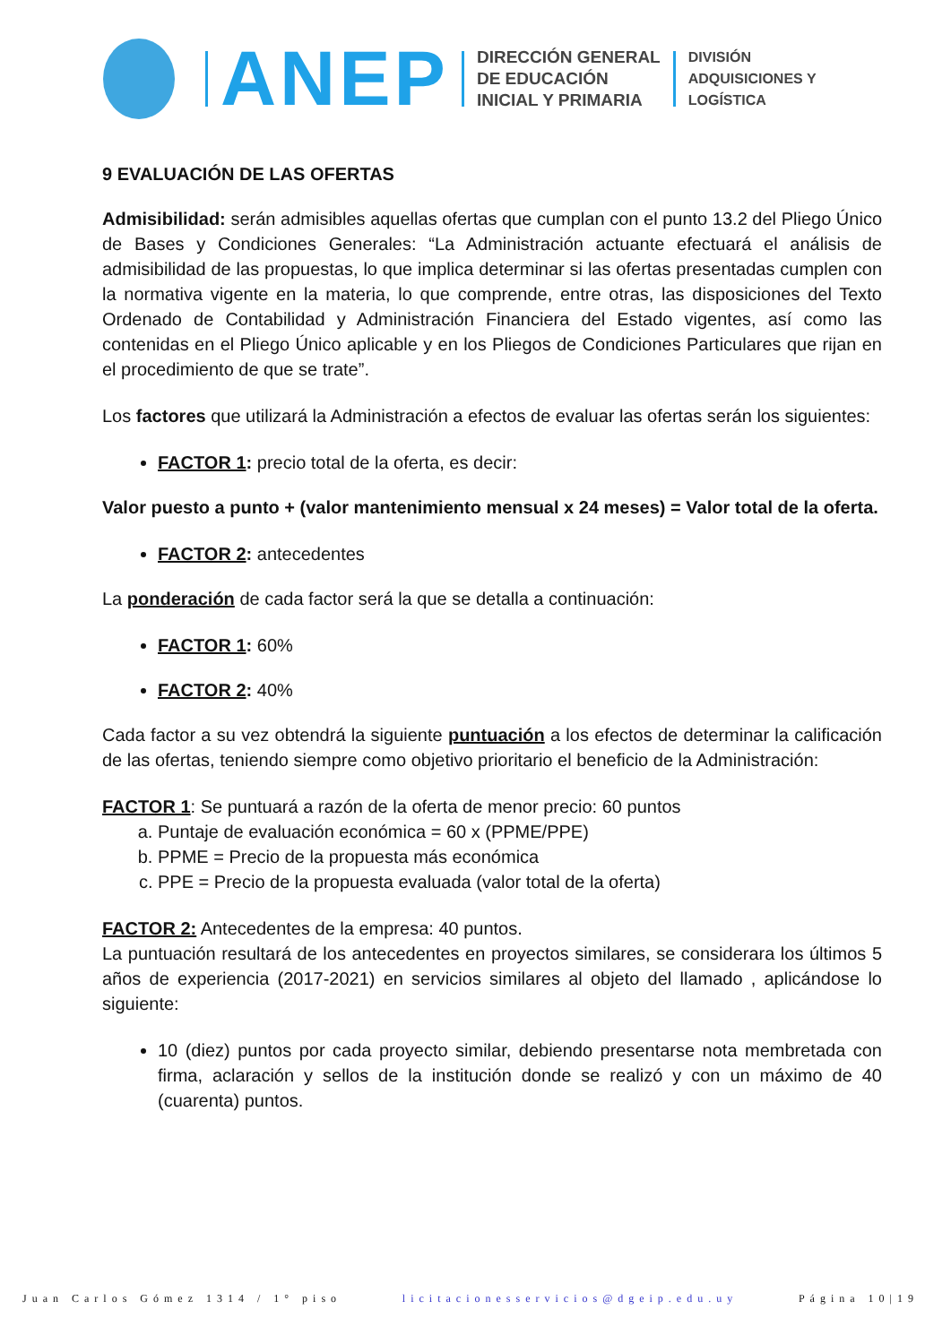ANEP
DIRECCIÓN GENERAL
DE EDUCACIÓN
INICIAL Y PRIMARIA
DIVISIÓN
ADQUISICIONES Y
LOGÍSTICA
9 EVALUACIÓN DE LAS OFERTAS
Admisibilidad: serán admisibles aquellas ofertas que cumplan con el punto 13.2 del Pliego Único de Bases y Condiciones Generales: “La Administración actuante efectuará el análisis de admisibilidad de las propuestas, lo que implica determinar si las ofertas presentadas cumplen con la normativa vigente en la materia, lo que comprende, entre otras, las disposiciones del Texto Ordenado de Contabilidad y Administración Financiera del Estado vigentes, así como las contenidas en el Pliego Único aplicable y en los Pliegos de Condiciones Particulares que rijan en el procedimiento de que se trate”.
Los factores que utilizará la Administración a efectos de evaluar las ofertas serán los siguientes:
FACTOR 1: precio total de la oferta, es decir:
Valor puesto a punto + (valor mantenimiento mensual x 24 meses) = Valor total de la oferta.
FACTOR 2: antecedentes
La ponderación de cada factor será la que se detalla a continuación:
FACTOR 1: 60%
FACTOR 2: 40%
Cada factor a su vez obtendrá la siguiente puntuación a los efectos de determinar la calificación de las ofertas, teniendo siempre como objetivo prioritario el beneficio de la Administración:
FACTOR 1: Se puntuará a razón de la oferta de menor precio: 60 puntos
a. Puntaje de evaluación económica = 60 x (PPME/PPE)
b. PPME = Precio de la propuesta más económica
c. PPE = Precio de la propuesta evaluada (valor total de la oferta)
FACTOR 2: Antecedentes de la empresa: 40 puntos.
La puntuación resultará de los antecedentes en proyectos similares, se considerara los últimos 5 años de experiencia (2017-2021) en servicios similares al objeto del llamado , aplicándose lo siguiente:
10 (diez) puntos por cada proyecto similar, debiendo presentarse nota membretada con firma, aclaración y sellos de la institución donde se realizó y con un máximo de 40 (cuarenta) puntos.
Juan Carlos Gómez 1314 / 1° piso licitacionesservicios@dgeip.edu.uy Página 10|19